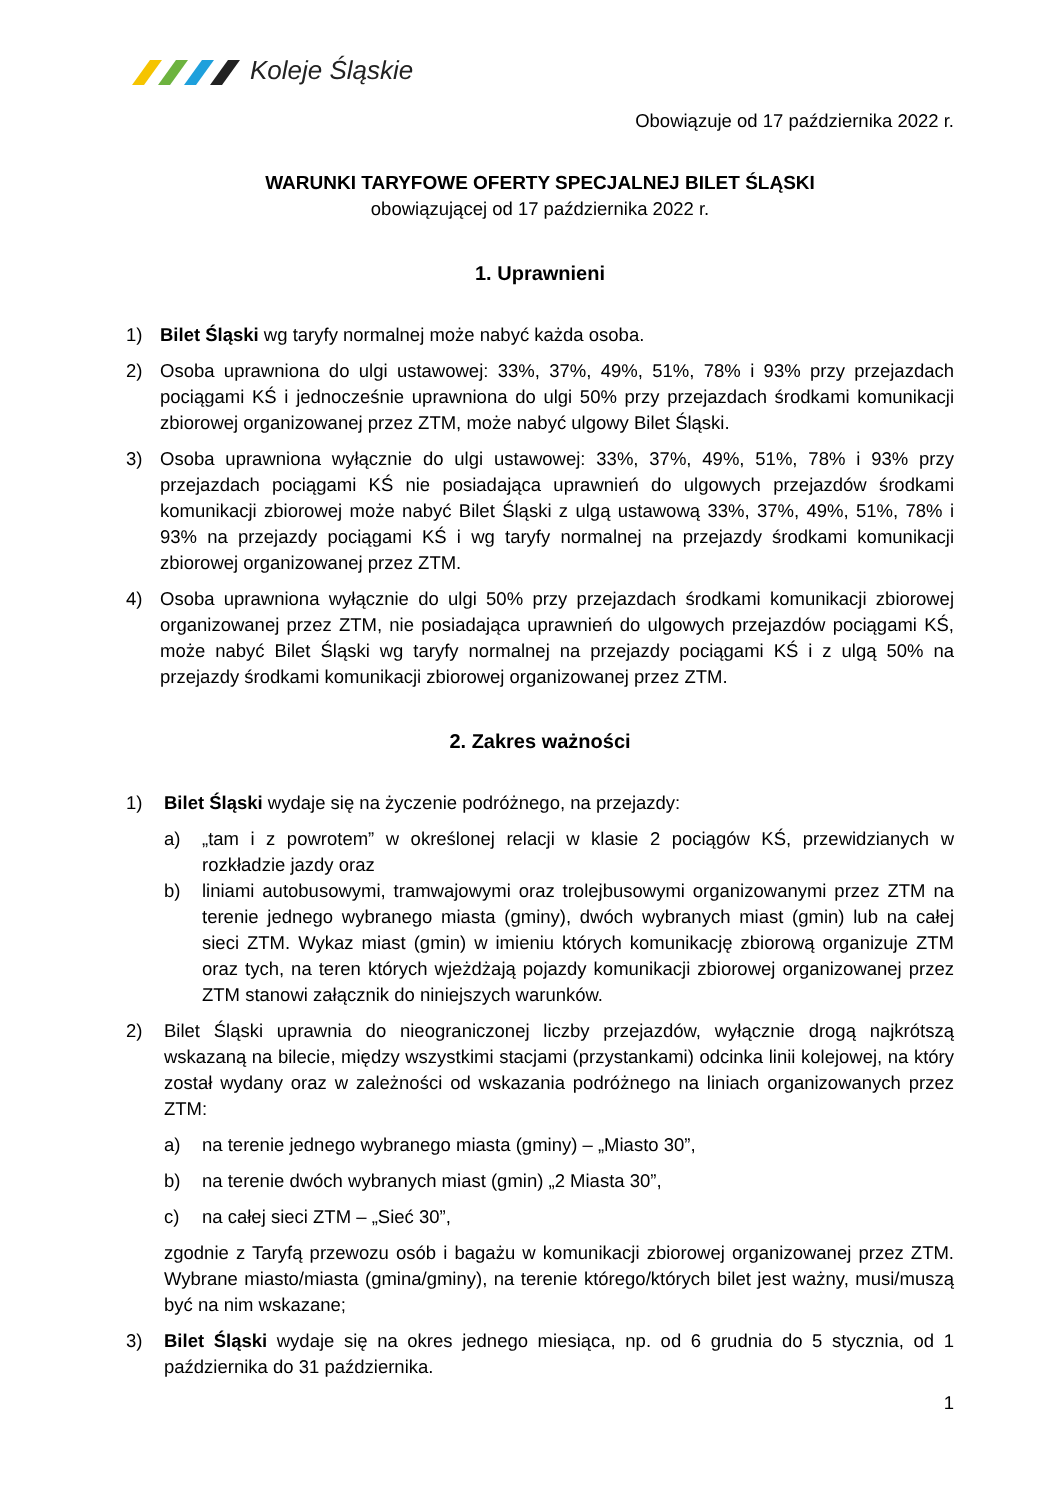Koleje Śląskie
Obowiązuje od 17 października 2022 r.
WARUNKI TARYFOWE OFERTY SPECJALNEJ BILET ŚLĄSKI
obowiązującej od 17 października 2022 r.
1. Uprawnieni
1) Bilet Śląski wg taryfy normalnej może nabyć każda osoba.
2) Osoba uprawniona do ulgi ustawowej: 33%, 37%, 49%, 51%, 78% i 93% przy przejazdach pociągami KŚ i jednocześnie uprawniona do ulgi 50% przy przejazdach środkami komunikacji zbiorowej organizowanej przez ZTM, może nabyć ulgowy Bilet Śląski.
3) Osoba uprawniona wyłącznie do ulgi ustawowej: 33%, 37%, 49%, 51%, 78% i 93% przy przejazdach pociągami KŚ nie posiadająca uprawnień do ulgowych przejazdów środkami komunikacji zbiorowej może nabyć Bilet Śląski z ulgą ustawową 33%, 37%, 49%, 51%, 78% i 93% na przejazdy pociągami KŚ i wg taryfy normalnej na przejazdy środkami komunikacji zbiorowej organizowanej przez ZTM.
4) Osoba uprawniona wyłącznie do ulgi 50% przy przejazdach środkami komunikacji zbiorowej organizowanej przez ZTM, nie posiadająca uprawnień do ulgowych przejazdów pociągami KŚ, może nabyć Bilet Śląski wg taryfy normalnej na przejazdy pociągami KŚ i z ulgą 50% na przejazdy środkami komunikacji zbiorowej organizowanej przez ZTM.
2. Zakres ważności
1) Bilet Śląski wydaje się na życzenie podróżnego, na przejazdy:
a) „tam i z powrotem” w określonej relacji w klasie 2 pociągów KŚ, przewidzianych w rozkładzie jazdy oraz
b) liniami autobusowymi, tramwajowymi oraz trolejbusowymi organizowanymi przez ZTM na terenie jednego wybranego miasta (gminy), dwóch wybranych miast (gmin) lub na całej sieci ZTM. Wykaz miast (gmin) w imieniu których komunikację zbiorową organizuje ZTM oraz tych, na teren których wjeżdżają pojazdy komunikacji zbiorowej organizowanej przez ZTM stanowi załącznik do niniejszych warunków.
2) Bilet Śląski uprawnia do nieograniczonej liczby przejazdów, wyłącznie drogą najkrótszą wskazaną na bilecie, między wszystkimi stacjami (przystankami) odcinka linii kolejowej, na który został wydany oraz w zależności od wskazania podróżnego na liniach organizowanych przez ZTM:
a) na terenie jednego wybranego miasta (gminy) – „Miasto 30”,
b) na terenie dwóch wybranych miast (gmin) „2 Miasta 30”,
c) na całej sieci ZTM – „Sieć 30”,
zgodnie z Taryfą przewozu osób i bagażu w komunikacji zbiorowej organizowanej przez ZTM. Wybrane miasto/miasta (gmina/gminy), na terenie którego/których bilet jest ważny, musi/muszą być na nim wskazane;
3) Bilet Śląski wydaje się na okres jednego miesiąca, np. od 6 grudnia do 5 stycznia, od 1 października do 31 października.
1